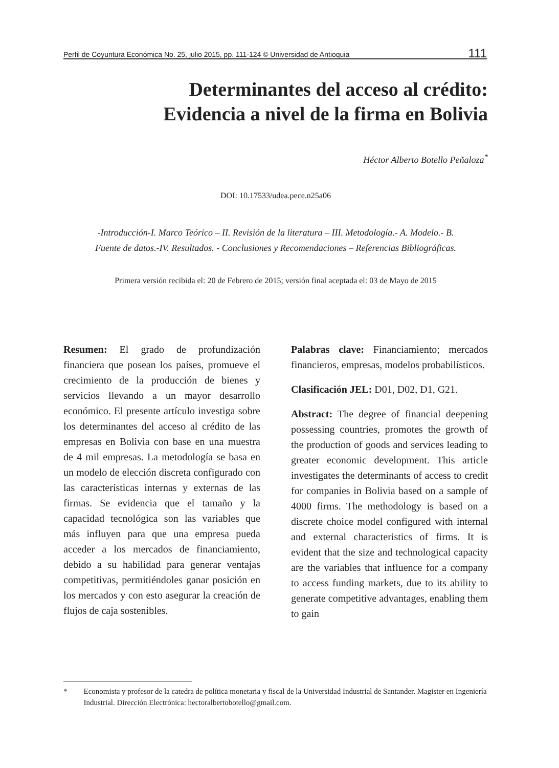Perfil de Coyuntura Económica No. 25, julio 2015, pp. 111-124 © Universidad de Antioquia 111
Determinantes del acceso al crédito:
Evidencia a nivel de la firma en Bolivia
Héctor Alberto Botello Peñaloza<sup>*</sup>
DOI: 10.17533/udea.pece.n25a06
-Introducción-I. Marco Teórico – II. Revisión de la literatura – III. Metodología.- A. Modelo.- B.
Fuente de datos.-IV. Resultados. - Conclusiones y Recomendaciones – Referencias Bibliográficas.
Primera versión recibida el: 20 de Febrero de 2015; versión final aceptada el: 03 de Mayo de 2015
Resumen: El grado de profundización financiera que posean los países, promueve el crecimiento de la producción de bienes y servicios llevando a un mayor desarrollo económico. El presente artículo investiga sobre los determinantes del acceso al crédito de las empresas en Bolivia con base en una muestra de 4 mil empresas. La metodología se basa en un modelo de elección discreta configurado con las características internas y externas de las firmas. Se evidencia que el tamaño y la capacidad tecnológica son las variables que más influyen para que una empresa pueda acceder a los mercados de financiamiento, debido a su habilidad para generar ventajas competitivas, permitiéndoles ganar posición en los mercados y con esto asegurar la creación de flujos de caja sostenibles.
Palabras clave: Financiamiento; mercados financieros, empresas, modelos probabilísticos.
Clasificación JEL: D01, D02, D1, G21.
Abstract: The degree of financial deepening possessing countries, promotes the growth of the production of goods and services leading to greater economic development. This article investigates the determinants of access to credit for companies in Bolivia based on a sample of 4000 firms. The methodology is based on a discrete choice model configured with internal and external characteristics of firms. It is evident that the size and technological capacity are the variables that influence for a company to access funding markets, due to its ability to generate competitive advantages, enabling them to gain
* Economista y profesor de la catedra de política monetaria y fiscal de la Universidad Industrial de Santander. Magister en Ingeniería Industrial. Dirección Electrónica: hectoralbertobotello@gmail.com.